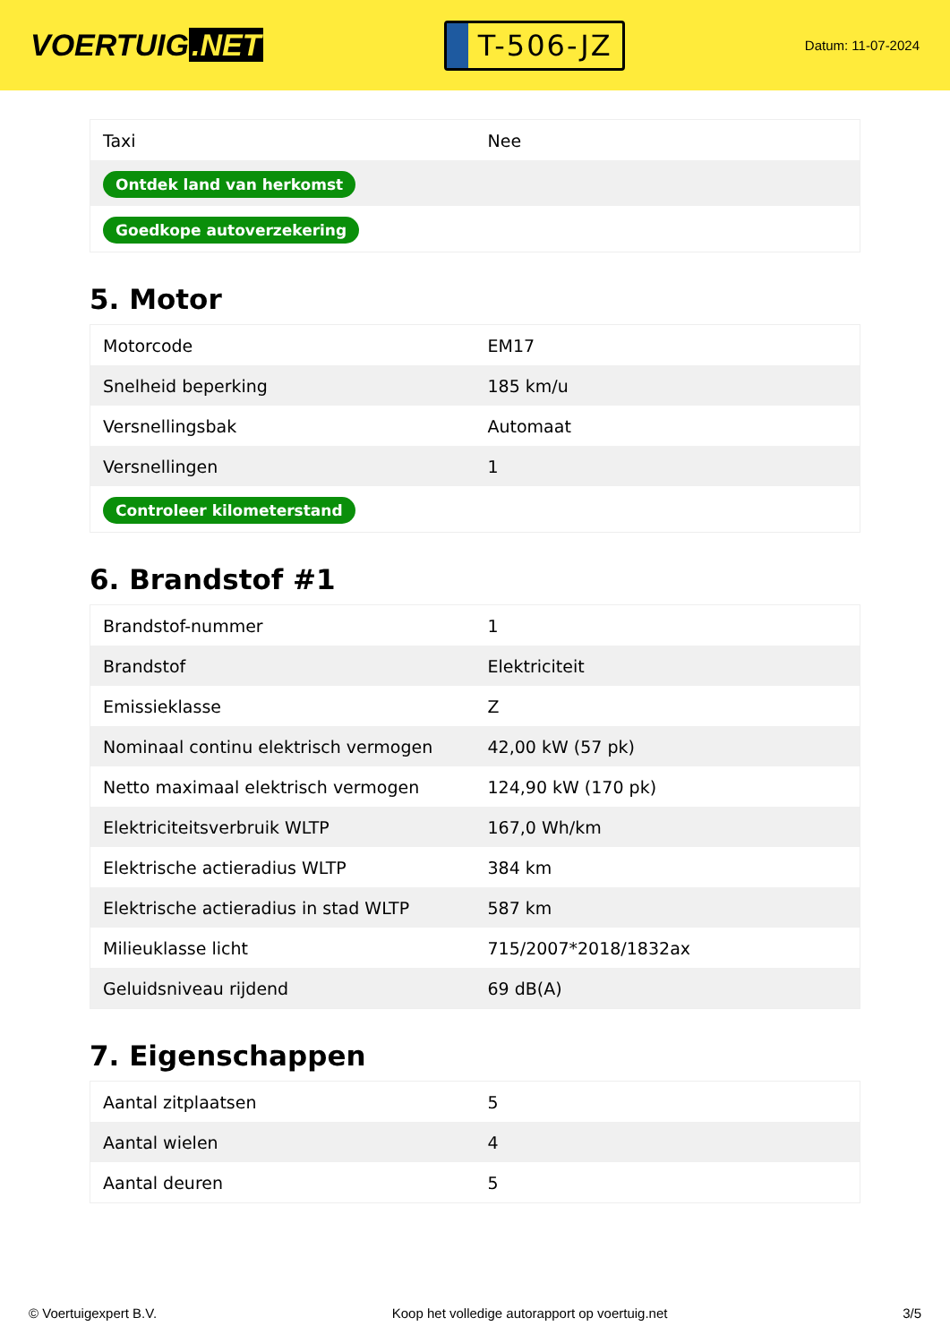VOERTUIG.NET
T-506-JZ
Datum: 11-07-2024
| Taxi | Nee |
| Ontdek land van herkomst | |
| Goedkope autoverzekering | |
5. Motor
| Motorcode | EM17 |
| Snelheid beperking | 185 km/u |
| Versnellingsbak | Automaat |
| Versnellingen | 1 |
| Controleer kilometerstand | |
6. Brandstof #1
| Brandstof-nummer | 1 |
| Brandstof | Elektriciteit |
| Emissieklasse | Z |
| Nominaal continu elektrisch vermogen | 42,00 kW (57 pk) |
| Netto maximaal elektrisch vermogen | 124,90 kW (170 pk) |
| Elektriciteitsverbruik WLTP | 167,0 Wh/km |
| Elektrische actieradius WLTP | 384 km |
| Elektrische actieradius in stad WLTP | 587 km |
| Milieuklasse licht | 715/2007*2018/1832ax |
| Geluidsniveau rijdend | 69 dB(A) |
7. Eigenschappen
| Aantal zitplaatsen | 5 |
| Aantal wielen | 4 |
| Aantal deuren | 5 |
© Voertuigexpert B.V. Koop het volledige autorapport op voertuig.net 3/5